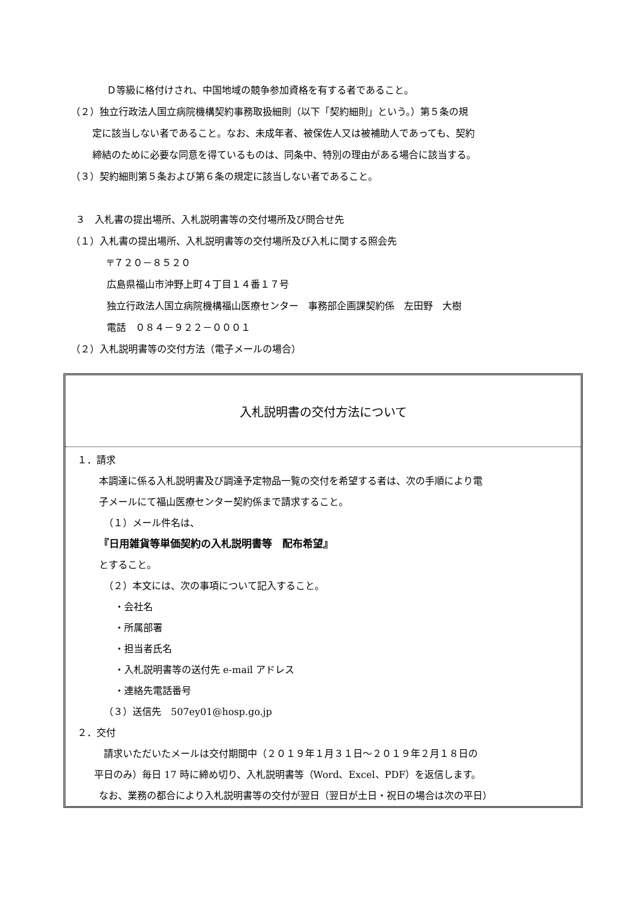Ｄ等級に格付けされ、中国地域の競争参加資格を有する者であること。
（２）独立行政法人国立病院機構契約事務取扱細則（以下「契約細則」という。）第５条の規
定に該当しない者であること。なお、未成年者、被保佐人又は被補助人であっても、契約
締結のために必要な同意を得ているものは、同条中、特別の理由がある場合に該当する。
（３）契約細則第５条および第６条の規定に該当しない者であること。
３　入札書の提出場所、入札説明書等の交付場所及び問合せ先
（１）入札書の提出場所、入札説明書等の交付場所及び入札に関する照会先
〒７２０－８５２０
広島県福山市沖野上町４丁目１４番１７号
独立行政法人国立病院機構福山医療センター　事務部企画課契約係　左田野　大樹
電話　０８４－９２２－０００１
（２）入札説明書等の交付方法（電子メールの場合）
入札説明書の交付方法について
１．請求
本調達に係る入札説明書及び調達予定物品一覧の交付を希望する者は、次の手順により電
子メールにて福山医療センター契約係まで請求すること。
（１）メール件名は、
『日用雑貨等単価契約の入札説明書等　配布希望』
とすること。
（２）本文には、次の事項について記入すること。
・会社名
・所属部署
・担当者氏名
・入札説明書等の送付先 e-mail アドレス
・連絡先電話番号
（３）送信先　507ey01@hosp.go.jp
２．交付
請求いただいたメールは交付期間中（２０１９年１月３１日～２０１９年２月１８日の
平日のみ）毎日 17 時に締め切り、入札説明書等（Word、Excel、PDF）を返信します。
なお、業務の都合により入札説明書等の交付が翌日（翌日が土日・祝日の場合は次の平日）